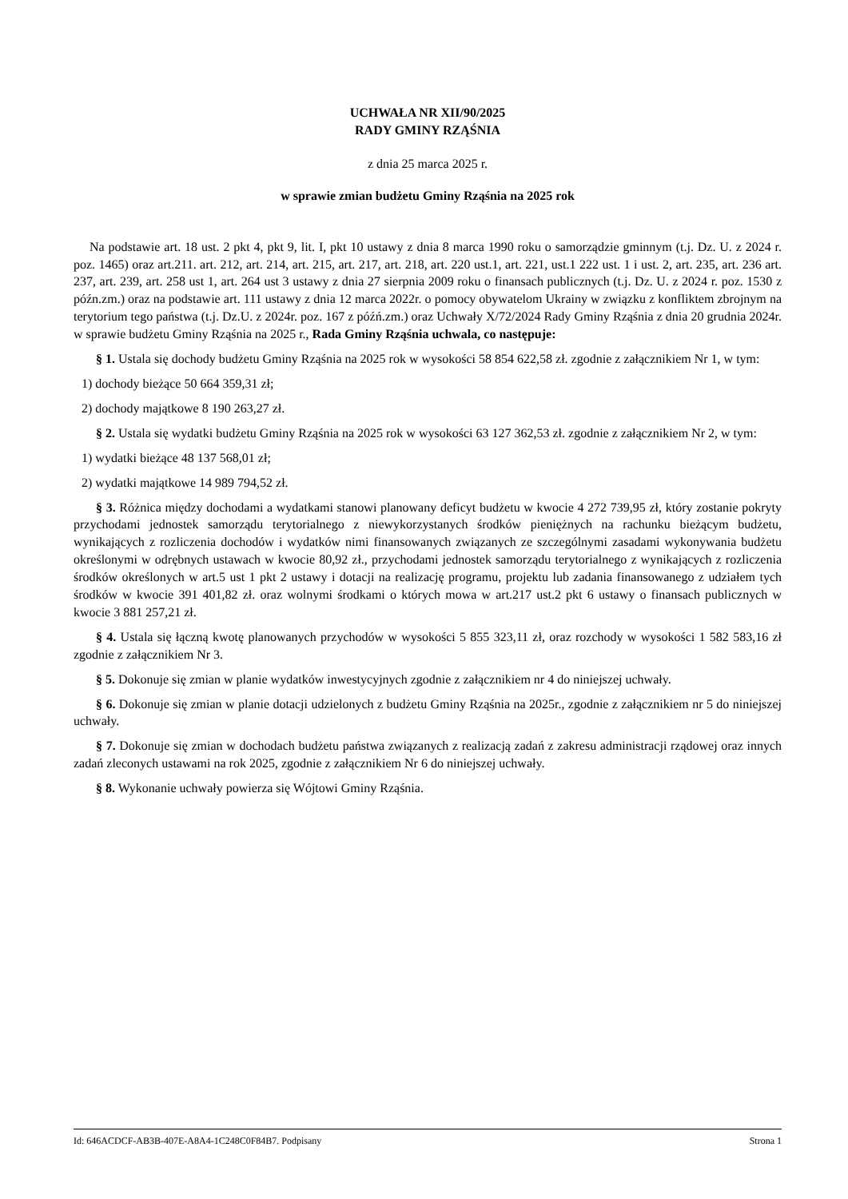UCHWAŁA NR XII/90/2025
RADY GMINY RZĄŚNIA
z dnia 25 marca 2025 r.
w sprawie zmian budżetu Gminy Rząśnia na 2025 rok
Na podstawie art. 18 ust. 2 pkt 4, pkt 9, lit. I, pkt 10 ustawy z dnia 8 marca 1990 roku o samorządzie gminnym (t.j. Dz. U. z 2024 r. poz. 1465) oraz art.211. art. 212, art. 214, art. 215, art. 217, art. 218, art. 220 ust.1, art. 221, ust.1 222 ust. 1 i ust. 2, art. 235, art. 236 art. 237, art. 239, art. 258 ust 1, art. 264 ust 3 ustawy z dnia 27 sierpnia 2009 roku o finansach publicznych (t.j. Dz. U. z 2024 r. poz. 1530 z późn.zm.) oraz na podstawie art. 111 ustawy z dnia 12 marca 2022r. o pomocy obywatelom Ukrainy w związku z konfliktem zbrojnym na terytorium tego państwa (t.j. Dz.U. z 2024r. poz. 167 z późń.zm.) oraz Uchwały X/72/2024 Rady Gminy Rząśnia z dnia 20 grudnia 2024r. w sprawie budżetu Gminy Rząśnia na 2025 r., Rada Gminy Rząśnia uchwala, co następuje:
§ 1. Ustala się dochody budżetu Gminy Rząśnia na 2025 rok w wysokości 58 854 622,58 zł. zgodnie z załącznikiem Nr 1, w tym:
1) dochody bieżące 50 664 359,31 zł;
2) dochody majątkowe 8 190 263,27 zł.
§ 2. Ustala się wydatki budżetu Gminy Rząśnia na 2025 rok w wysokości 63 127 362,53 zł. zgodnie z załącznikiem Nr 2, w tym:
1) wydatki bieżące 48 137 568,01 zł;
2) wydatki majątkowe 14 989 794,52 zł.
§ 3. Różnica między dochodami a wydatkami stanowi planowany deficyt budżetu w kwocie 4 272 739,95 zł, który zostanie pokryty przychodami jednostek samorządu terytorialnego z niewykorzystanych środków pieniężnych na rachunku bieżącym budżetu, wynikających z rozliczenia dochodów i wydatków nimi finansowanych związanych ze szczególnymi zasadami wykonywania budżetu określonymi w odrębnych ustawach w kwocie 80,92 zł., przychodami jednostek samorządu terytorialnego z wynikających z rozliczenia środków określonych w art.5 ust 1 pkt 2 ustawy i dotacji na realizację programu, projektu lub zadania finansowanego z udziałem tych środków w kwocie 391 401,82 zł. oraz wolnymi środkami o których mowa w art.217 ust.2 pkt 6 ustawy o finansach publicznych w kwocie 3 881 257,21 zł.
§ 4. Ustala się łączną kwotę planowanych przychodów w wysokości 5 855 323,11 zł, oraz rozchody w wysokości 1 582 583,16 zł zgodnie z załącznikiem Nr 3.
§ 5. Dokonuje się zmian w planie wydatków inwestycyjnych zgodnie z załącznikiem nr 4 do niniejszej uchwały.
§ 6. Dokonuje się zmian w planie dotacji udzielonych z budżetu Gminy Rząśnia na 2025r., zgodnie z załącznikiem nr 5 do niniejszej uchwały.
§ 7. Dokonuje się zmian w dochodach budżetu państwa związanych z realizacją zadań z zakresu administracji rządowej oraz innych zadań zleconych ustawami na rok 2025, zgodnie z załącznikiem Nr 6 do niniejszej uchwały.
§ 8. Wykonanie uchwały powierza się Wójtowi Gminy Rząśnia.
Id: 646ACDCF-AB3B-407E-A8A4-1C248C0F84B7. Podpisany Strona 1